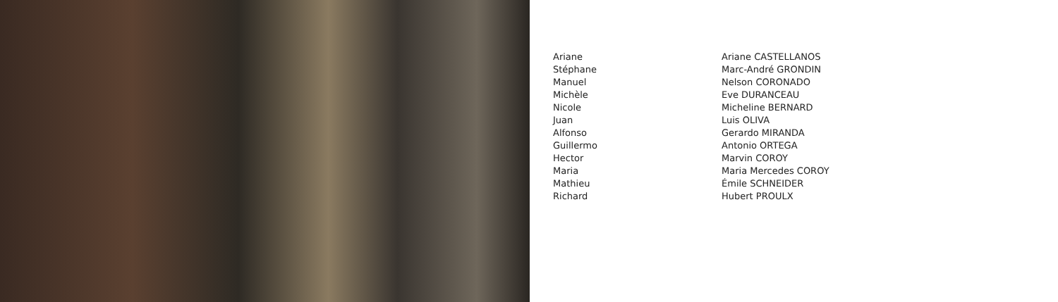| Ariane | Ariane CASTELLANOS |
| Stéphane | Marc-André GRONDIN |
| Manuel | Nelson CORONADO |
| Michèle | Eve DURANCEAU |
| Nicole | Micheline BERNARD |
| Juan | Luis OLIVA |
| Alfonso | Gerardo MIRANDA |
| Guillermo | Antonio ORTEGA |
| Hector | Marvin COROY |
| Maria | Maria Mercedes COROY |
| Mathieu | Émile SCHNEIDER |
| Richard | Hubert PROULX |